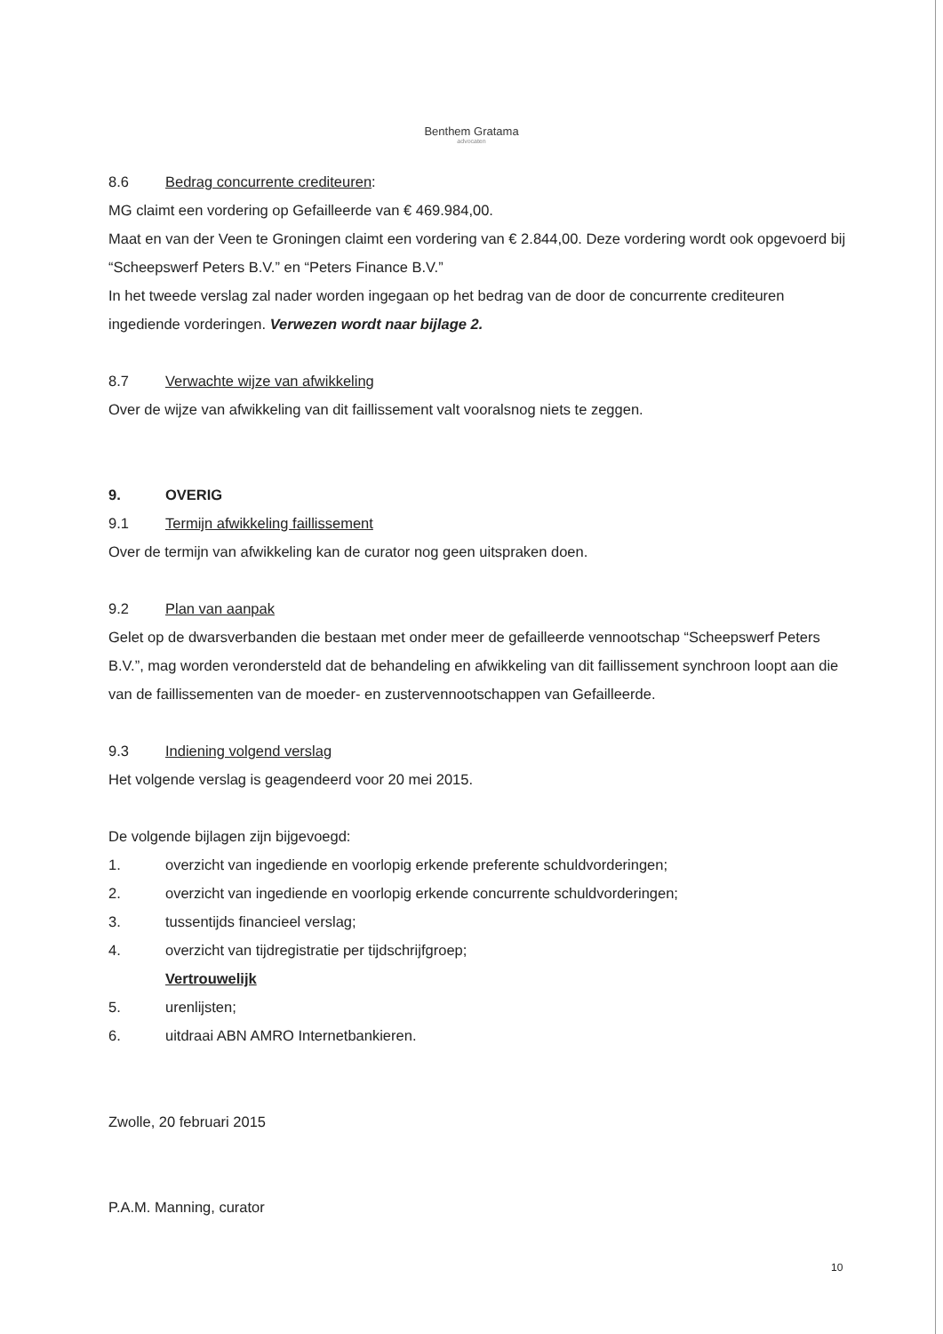Benthem Gratama
advocaten
8.6 Bedrag concurrente crediteuren:
MG claimt een vordering op Gefailleerde van € 469.984,00.
Maat en van der Veen te Groningen claimt een vordering van € 2.844,00. Deze vordering wordt ook opgevoerd bij “Scheepswerf Peters B.V.” en “Peters Finance B.V.”
In het tweede verslag zal nader worden ingegaan op het bedrag van de door de concurrente crediteuren ingediende vorderingen. Verwezen wordt naar bijlage 2.
8.7 Verwachte wijze van afwikkeling
Over de wijze van afwikkeling van dit faillissement valt vooralsnog niets te zeggen.
9. OVERIG
9.1 Termijn afwikkeling faillissement
Over de termijn van afwikkeling kan de curator nog geen uitspraken doen.
9.2 Plan van aanpak
Gelet op de dwarsverbanden die bestaan met onder meer de gefailleerde vennootschap “Scheepswerf Peters B.V.”, mag worden verondersteld dat de behandeling en afwikkeling van dit faillissement synchroon loopt aan die van de faillissementen van de moeder- en zustervennootschappen van Gefailleerde.
9.3 Indiening volgend verslag
Het volgende verslag is geagendeerd voor 20 mei 2015.
De volgende bijlagen zijn bijgevoegd:
1. overzicht van ingediende en voorlopig erkende preferente schuldvorderingen;
2. overzicht van ingediende en voorlopig erkende concurrente schuldvorderingen;
3. tussentijds financieel verslag;
4. overzicht van tijdregistratie per tijdschrijfgroep;
Vertrouwelijk
5. urenlijsten;
6. uitdraai ABN AMRO Internetbankieren.
Zwolle, 20 februari 2015
P.A.M. Manning, curator
10